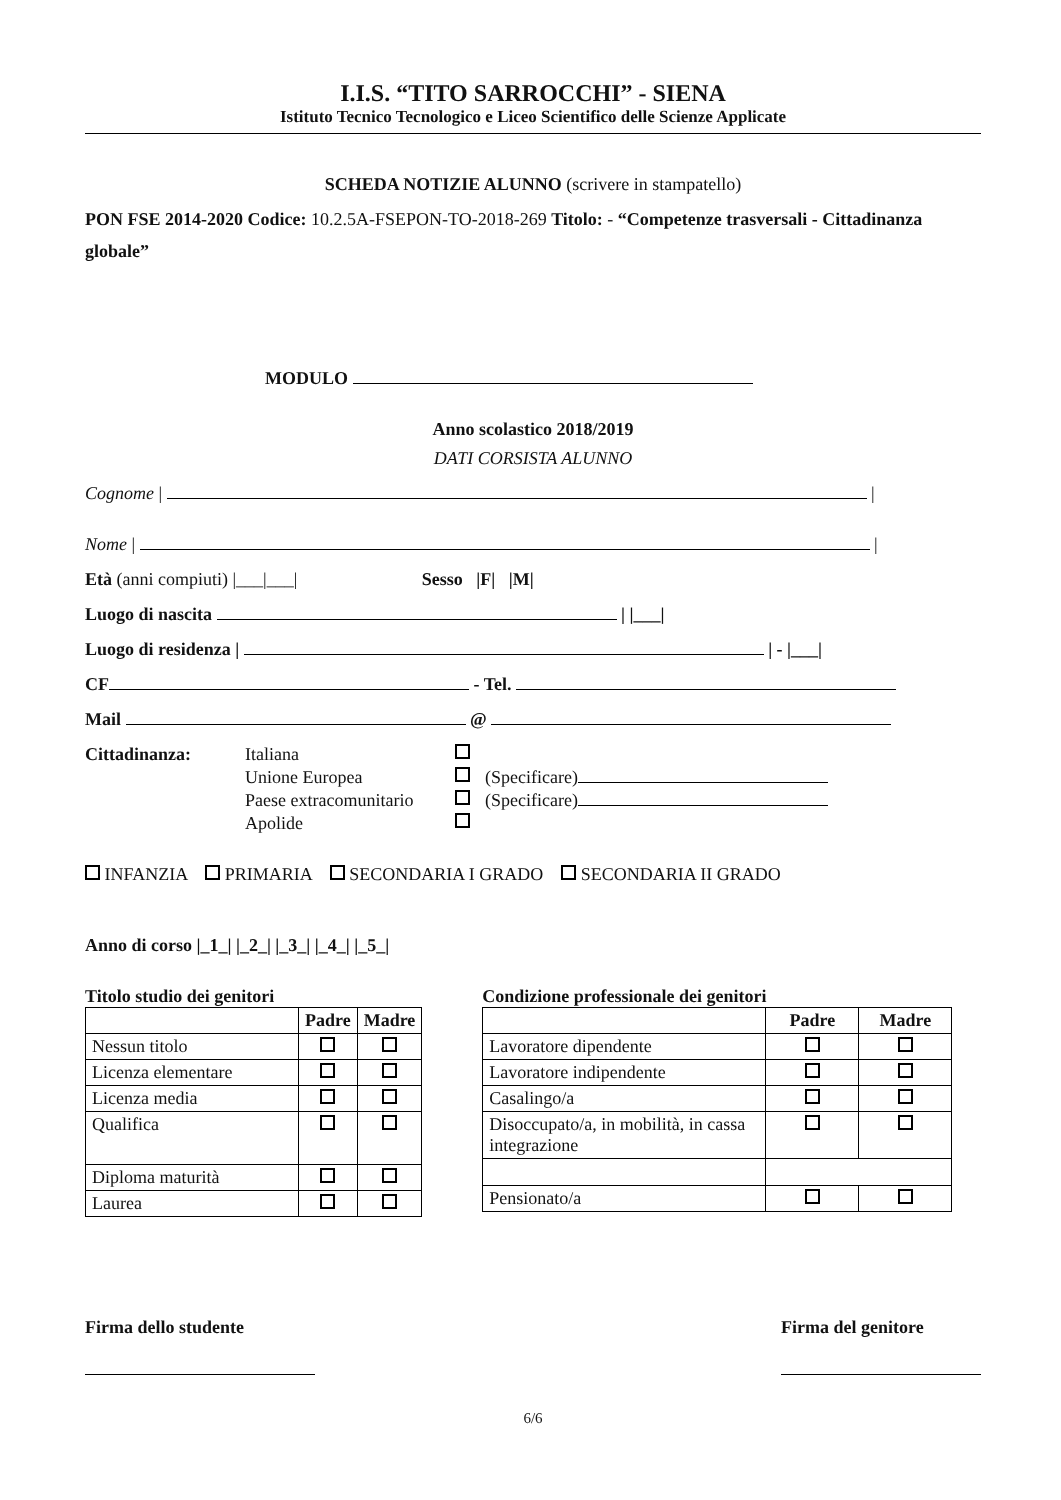I.I.S. “TITO SARROCCHI” - SIENA
Istituto Tecnico Tecnologico e Liceo Scientifico delle Scienze Applicate
SCHEDA NOTIZIE ALUNNO (scrivere in stampatello)
PON FSE 2014-2020 Codice: 10.2.5A-FSEPON-TO-2018-269 Titolo: - “Competenze trasversali - Cittadinanza globale”
MODULO
Anno scolastico 2018/2019
DATI CORSISTA ALUNNO
Cognome | |
Nome | |
Età (anni compiuti) |___|___| Sesso |F| |M|
Luogo di nascita | |___|
Luogo di residenza | | - |___|
CF - Tel.
Mail @
Cittadinanza: Italiana Unione Europea (Specificare) Paese extracomunitario (Specificare) Apolide
INFANZIA PRIMARIA SECONDARIA I GRADO SECONDARIA II GRADO
Anno di corso |_1_| |_2_| |_3_| |_4_| |_5_|
Titolo studio dei genitori
| | Padre | Madre |
| --- | --- | --- |
| Nessun titolo | | |
| Licenza elementare | | |
| Licenza media | | |
| Qualifica | | |
| Diploma maturità | | |
| Laurea | | |
Condizione professionale dei genitori
| | Padre | Madre |
| --- | --- | --- |
| Lavoratore dipendente | | |
| Lavoratore indipendente | | |
| Casalingo/a | | |
| Disoccupato/a, in mobilità, in cassa integrazione | | |
| Pensionato/a | | |
Firma dello studente
Firma del genitore
6/6